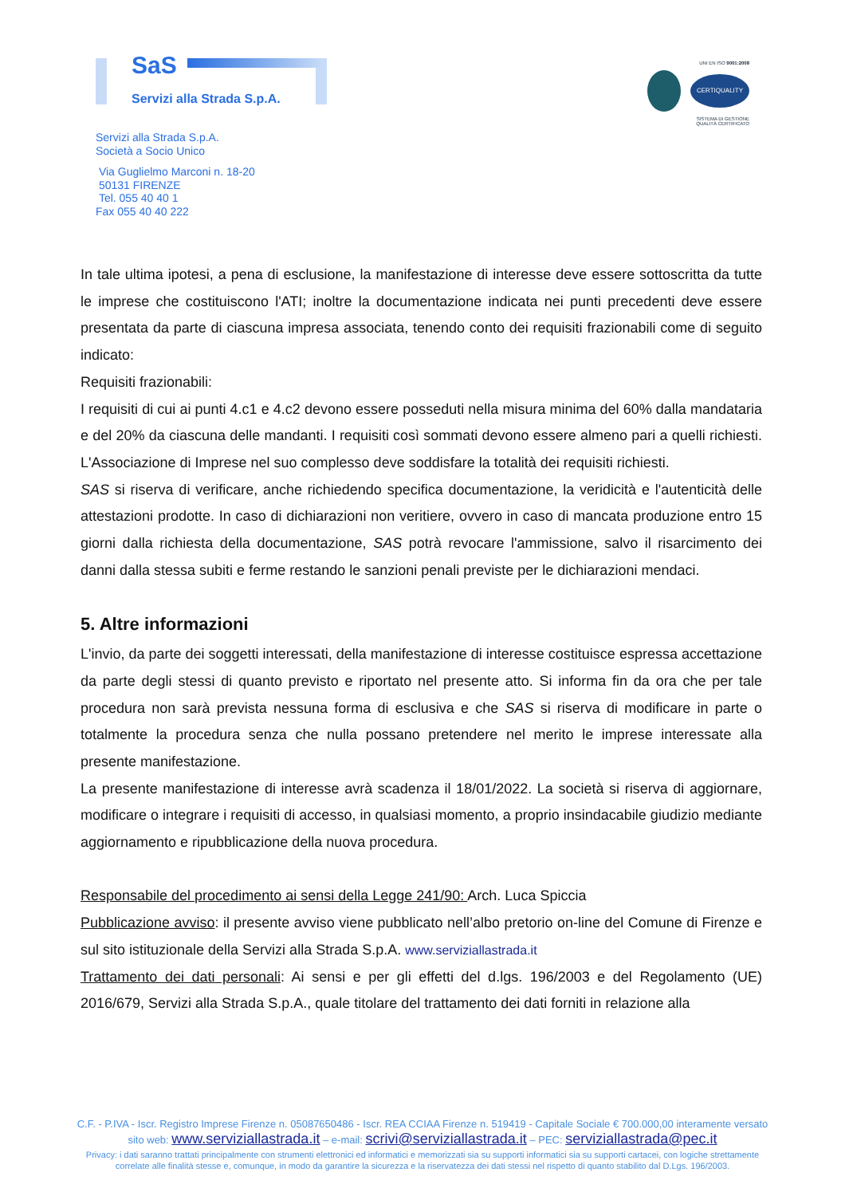SaS
Servizi alla Strada S.p.A.
UNI EN ISO 9001:2008
CERTIQUALITY
SISTEMA DI GESTIONE
QUALITÀ CERTIFICATO
Servizi alla Strada S.p.A.
Società a Socio Unico
Via Guglielmo Marconi n. 18-20
50131 FIRENZE
Tel. 055 40 40 1
Fax 055 40 40 222
In tale ultima ipotesi, a pena di esclusione, la manifestazione di interesse deve essere sottoscritta da tutte le imprese che costituiscono l'ATI; inoltre la documentazione indicata nei punti precedenti deve essere presentata da parte di ciascuna impresa associata, tenendo conto dei requisiti frazionabili come di seguito indicato:
Requisiti frazionabili:
I requisiti di cui ai punti 4.c1 e 4.c2 devono essere posseduti nella misura minima del 60% dalla mandataria e del 20% da ciascuna delle mandanti. I requisiti così sommati devono essere almeno pari a quelli richiesti. L'Associazione di Imprese nel suo complesso deve soddisfare la totalità dei requisiti richiesti.
SAS si riserva di verificare, anche richiedendo specifica documentazione, la veridicità e l'autenticità delle attestazioni prodotte. In caso di dichiarazioni non veritiere, ovvero in caso di mancata produzione entro 15 giorni dalla richiesta della documentazione, SAS potrà revocare l'ammissione, salvo il risarcimento dei danni dalla stessa subiti e ferme restando le sanzioni penali previste per le dichiarazioni mendaci.
5. Altre informazioni
L'invio, da parte dei soggetti interessati, della manifestazione di interesse costituisce espressa accettazione da parte degli stessi di quanto previsto e riportato nel presente atto. Si informa fin da ora che per tale procedura non sarà prevista nessuna forma di esclusiva e che SAS si riserva di modificare in parte o totalmente la procedura senza che nulla possano pretendere nel merito le imprese interessate alla presente manifestazione.
La presente manifestazione di interesse avrà scadenza il 18/01/2022. La società si riserva di aggiornare, modificare o integrare i requisiti di accesso, in qualsiasi momento, a proprio insindacabile giudizio mediante aggiornamento e ripubblicazione della nuova procedura.
Responsabile del procedimento ai sensi della Legge 241/90: Arch. Luca Spiccia
Pubblicazione avviso: il presente avviso viene pubblicato nell’albo pretorio on-line del Comune di Firenze e sul sito istituzionale della Servizi alla Strada S.p.A. www.serviziallastrada.it
Trattamento dei dati personali: Ai sensi e per gli effetti del d.lgs. 196/2003 e del Regolamento (UE) 2016/679, Servizi alla Strada S.p.A., quale titolare del trattamento dei dati forniti in relazione alla
C.F. - P.IVA - Iscr. Registro Imprese Firenze n. 05087650486 - Iscr. REA CCIAA Firenze n. 519419 - Capitale Sociale € 700.000,00 interamente versato
sito web: www.serviziallastrada.it – e-mail: scrivi@serviziallastrada.it – PEC: serviziallastrada@pec.it
Privacy: i dati saranno trattati principalmente con strumenti elettronici ed informatici e memorizzati sia su supporti informatici sia su supporti cartacei, con logiche strettamente
correlate alle finalità stesse e, comunque, in modo da garantire la sicurezza e la riservatezza dei dati stessi nel rispetto di quanto stabilito dal D.Lgs. 196/2003.